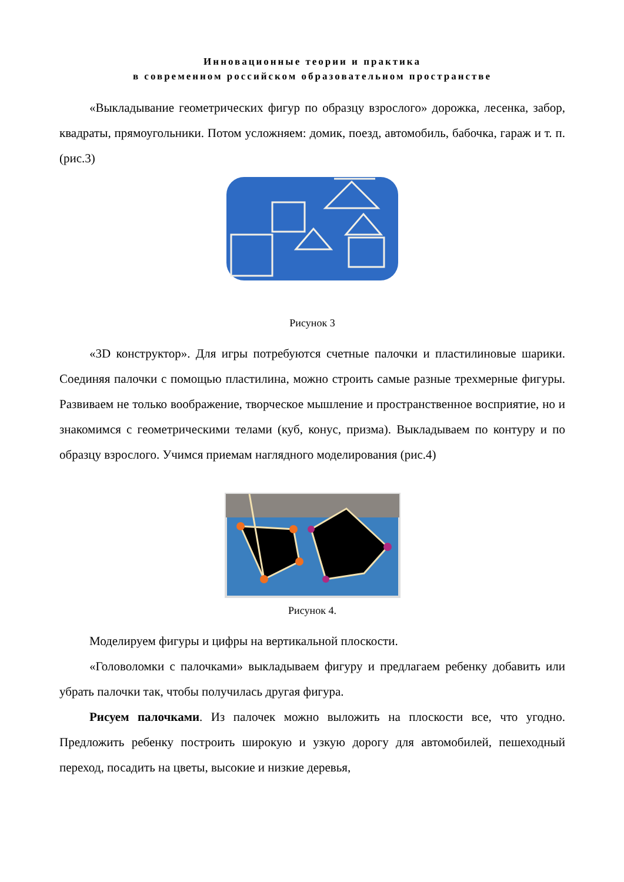Инновационные теории и практика
в современном российском образовательном пространстве
«Выкладывание геометрических фигур по образцу взрослого» дорожка, лесенка, забор, квадраты, прямоугольники. Потом усложняем: домик, поезд, автомобиль, бабочка, гараж и т. п. (рис.3)
Рисунок 3
«3D конструктор». Для игры потребуются счетные палочки и пластилиновые шарики. Соединяя палочки с помощью пластилина, можно строить самые разные трехмерные фигуры. Развиваем не только воображение, творческое мышление и пространственное восприятие, но и знакомимся с геометрическими телами (куб, конус, призма). Выкладываем по контуру и по образцу взрослого. Учимся приемам наглядного моделирования (рис.4)
Рисунок 4.
Моделируем фигуры и цифры на вертикальной плоскости.
«Головоломки с палочками» выкладываем фигуру и предлагаем ребенку добавить или убрать палочки так, чтобы получилась другая фигура.
Рисуем палочками. Из палочек можно выложить на плоскости все, что угодно. Предложить ребенку построить широкую и узкую дорогу для автомобилей, пешеходный переход, посадить на цветы, высокие и низкие деревья,